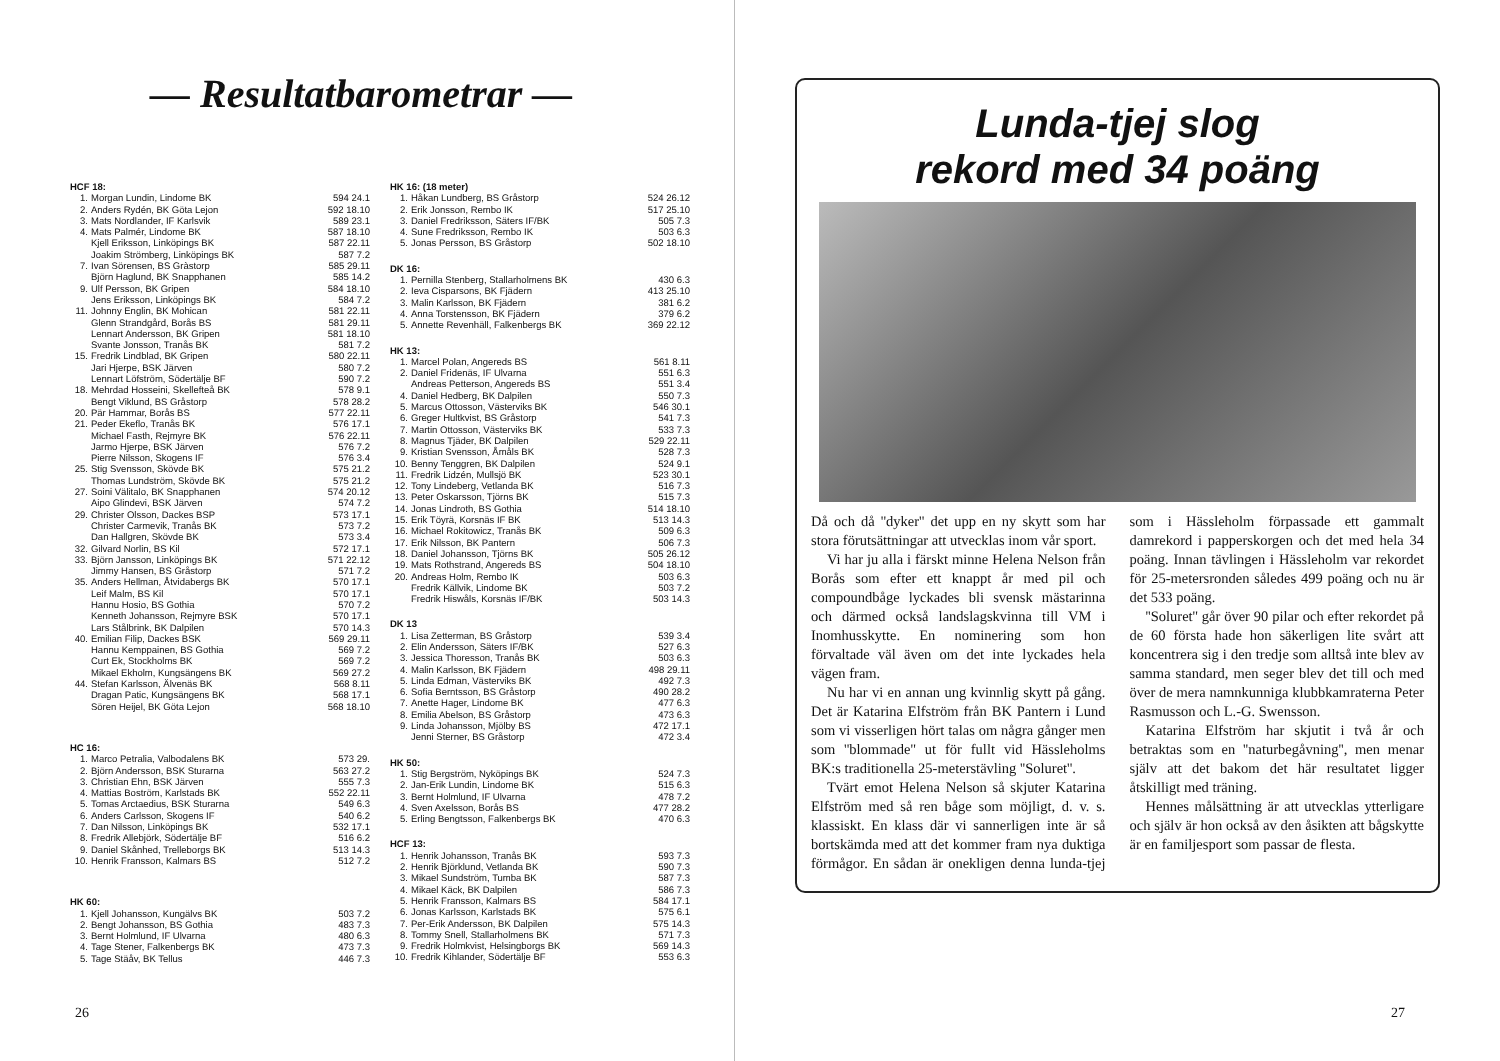— Resultatbarometrar —
HCF 18:
| 1. | Morgan Lundin, Lindome BK | 594 24.1 |
| 2. | Anders Rydén, BK Göta Lejon | 592 18.10 |
| 3. | Mats Nordlander, IF Karlsvik | 589 23.1 |
| 4. | Mats Palmér, Lindome BK | 587 18.10 |
| | Kjell Eriksson, Linköpings BK | 587 22.11 |
| | Joakim Strömberg, Linköpings BK | 587 7.2 |
| 7. | Ivan Sörensen, BS Gràstorp | 585 29.11 |
| | Björn Haglund, BK Snapphanen | 585 14.2 |
| 9. | Ulf Persson, BK Gripen | 584 18.10 |
| | Jens Eriksson, Linköpings BK | 584 7.2 |
| 11. | Johnny Englin, BK Mohican | 581 22.11 |
| | Glenn Strandgård, Borås BS | 581 29.11 |
| | Lennart Andersson, BK Gripen | 581 18.10 |
| | Svante Jonsson, Tranås BK | 581 7.2 |
| 15. | Fredrik Lindblad, BK Gripen | 580 22.11 |
| | Jari Hjerpe, BSK Järven | 580 7.2 |
| | Lennart Löfström, Södertälje BF | 590 7.2 |
| 18. | Mehrdad Hosseini, Skellefteå BK | 578 9.1 |
| | Bengt Viklund, BS Gråstorp | 578 28.2 |
| 20. | Pär Hammar, Borås BS | 577 22.11 |
| 21. | Peder Ekeflo, Tranås BK | 576 17.1 |
| | Michael Fasth, Rejmyre BK | 576 22.11 |
| | Jarmo Hjerpe, BSK Järven | 576 7.2 |
| | Pierre Nilsson, Skogens IF | 576 3.4 |
| 25. | Stig Svensson, Skövde BK | 575 21.2 |
| | Thomas Lundström, Skövde BK | 575 21.2 |
| 27. | Soini Välitalo, BK Snapphanen | 574 20.12 |
| | Aipo Glindevi, BSK Järven | 574 7.2 |
| 29. | Christer Olsson, Dackes BSP | 573 17.1 |
| | Christer Carmevik, Tranås BK | 573 7.2 |
| | Dan Hallgren, Skövde BK | 573 3.4 |
| 32. | Gilvard Norlin, BS Kil | 572 17.1 |
| 33. | Björn Jansson, Linköpings BK | 571 22.12 |
| | Jimmy Hansen, BS Gråstorp | 571 7.2 |
| 35. | Anders Hellman, Åtvidabergs BK | 570 17.1 |
| | Leif Malm, BS Kil | 570 17.1 |
| | Hannu Hosio, BS Gothia | 570 7.2 |
| | Kenneth Johansson, Rejmyre BSK | 570 17.1 |
| | Lars Stålbrink, BK Dalpilen | 570 14.3 |
| 40. | Emilian Filip, Dackes BSK | 569 29.11 |
| | Hannu Kemppainen, BS Gothia | 569 7.2 |
| | Curt Ek, Stockholms BK | 569 7.2 |
| | Mikael Ekholm, Kungsängens BK | 569 27.2 |
| 44. | Stefan Karlsson, Älvenäs BK | 568 8.11 |
| | Dragan Patic, Kungsängens BK | 568 17.1 |
| | Sören Heijel, BK Göta Lejon | 568 18.10 |
HC 16:
| 1. | Marco Petralia, Valbodalens BK | 573 29. |
| 2. | Björn Andersson, BSK Sturarna | 563 27.2 |
| 3. | Christian Ehn, BSK Järven | 555 7.3 |
| 4. | Mattias Boström, Karlstads BK | 552 22.11 |
| 5. | Tomas Arctaedius, BSK Sturarna | 549 6.3 |
| 6. | Anders Carlsson, Skogens IF | 540 6.2 |
| 7. | Dan Nilsson, Linköpings BK | 532 17.1 |
| 8. | Fredrik Allebjörk, Södertälje BF | 516 6.2 |
| 9. | Daniel Skånhed, Trelleborgs BK | 513 14.3 |
| 10. | Henrik Fransson, Kalmars BS | 512 7.2 |
HK 60:
| 1. | Kjell Johansson, Kungälvs BK | 503 7.2 |
| 2. | Bengt Johansson, BS Gothia | 483 7.3 |
| 3. | Bernt Holmlund, IF Ulvarna | 480 6.3 |
| 4. | Tage Stener, Falkenbergs BK | 473 7.3 |
| 5. | Tage Stäåv, BK Tellus | 446 7.3 |
HK 16: (18 meter)
| 1. | Håkan Lundberg, BS Gråstorp | 524 26.12 |
| 2. | Erik Jonsson, Rembo IK | 517 25.10 |
| 3. | Daniel Fredriksson, Säters IF/BK | 505 7.3 |
| 4. | Sune Fredriksson, Rembo IK | 503 6.3 |
| 5. | Jonas Persson, BS Gråstorp | 502 18.10 |
DK 16:
| 1. | Pernilla Stenberg, Stallarholmens BK | 430 6.3 |
| 2. | Ieva Cisparsons, BK Fjädern | 413 25.10 |
| 3. | Malin Karlsson, BK Fjädern | 381 6.2 |
| 4. | Anna Torstensson, BK Fjädern | 379 6.2 |
| 5. | Annette Revenhäll, Falkenbergs BK | 369 22.12 |
HK 13:
| 1. | Marcel Polan, Angereds BS | 561 8.11 |
| 2. | Daniel Fridenäs, IF Ulvarna | 551 6.3 |
| | Andreas Petterson, Angereds BS | 551 3.4 |
| 4. | Daniel Hedberg, BK Dalpilen | 550 7.3 |
| 5. | Marcus Ottosson, Västerviks BK | 546 30.1 |
| 6. | Greger Hultkvist, BS Gråstorp | 541 7.3 |
| 7. | Martin Ottosson, Västerviks BK | 533 7.3 |
| 8. | Magnus Tjäder, BK Dalpilen | 529 22.11 |
| 9. | Kristian Svensson, Åmåls BK | 528 7.3 |
| 10. | Benny Tenggren, BK Dalpilen | 524 9.1 |
| 11. | Fredrik Lidzén, Mullsjö BK | 523 30.1 |
| 12. | Tony Lindeberg, Vetlanda BK | 516 7.3 |
| 13. | Peter Oskarsson, Tjörns BK | 515 7.3 |
| 14. | Jonas Lindroth, BS Gothia | 514 18.10 |
| 15. | Erik Töyrä, Korsnäs IF BK | 513 14.3 |
| 16. | Michael Rokitowicz, Tranås BK | 509 6.3 |
| 17. | Erik Nilsson, BK Pantern | 506 7.3 |
| 18. | Daniel Johansson, Tjörns BK | 505 26.12 |
| 19. | Mats Rothstrand, Angereds BS | 504 18.10 |
| 20. | Andreas Holm, Rembo IK | 503 6.3 |
| | Fredrik Källvik, Lindome BK | 503 7.2 |
| | Fredrik Hiswåls, Korsnäs IF/BK | 503 14.3 |
DK 13
| 1. | Lisa Zetterman, BS Gråstorp | 539 3.4 |
| 2. | Elin Andersson, Säters IF/BK | 527 6.3 |
| 3. | Jessica Thoresson, Tranås BK | 503 6.3 |
| 4. | Malin Karlsson, BK Fjädern | 498 29.11 |
| 5. | Linda Edman, Västerviks BK | 492 7.3 |
| 6. | Sofia Berntsson, BS Gråstorp | 490 28.2 |
| 7. | Anette Hager, Lindome BK | 477 6.3 |
| 8. | Emilia Abelson, BS Gråstorp | 473 6.3 |
| 9. | Linda Johansson, Mjölby BS | 472 17.1 |
| | Jenni Sterner, BS Gråstorp | 472 3.4 |
HK 50:
| 1. | Stig Bergström, Nyköpings BK | 524 7.3 |
| 2. | Jan-Erik Lundin, Lindome BK | 515 6.3 |
| 3. | Bernt Holmlund, IF Ulvarna | 478 7.2 |
| 4. | Sven Axelsson, Borås BS | 477 28.2 |
| 5. | Erling Bengtsson, Falkenbergs BK | 470 6.3 |
HCF 13:
| 1. | Henrik Johansson, Tranås BK | 593 7.3 |
| 2. | Henrik Björklund, Vetlanda BK | 590 7.3 |
| 3. | Mikael Sundström, Tumba BK | 587 7.3 |
| 4. | Mikael Käck, BK Dalpilen | 586 7.3 |
| 5. | Henrik Fransson, Kalmars BS | 584 17.1 |
| 6. | Jonas Karlsson, Karlstads BK | 575 6.1 |
| 7. | Per-Erik Andersson, BK Dalpilen | 575 14.3 |
| 8. | Tommy Snell, Stallarholmens BK | 571 7.3 |
| 9. | Fredrik Holmkvist, Helsingborgs BK | 569 14.3 |
| 10. | Fredrik Kihlander, Södertälje BF | 553 6.3 |
26
Lunda-tjej slog
rekord med 34 poäng
Då och då ''dyker'' det upp en ny skytt som har stora förutsättningar att utvecklas inom vår sport.
Vi har ju alla i färskt minne Helena Nelson från Borås som efter ett knappt år med pil och compoundbåge lyckades bli svensk mästarinna och därmed också landslagskvinna till VM i Inomhusskytte. En nominering som hon förvaltade väl även om det inte lyckades hela vägen fram.
Nu har vi en annan ung kvinnlig skytt på gång. Det är Katarina Elfström från BK Pantern i Lund som vi visserligen hört talas om några gånger men som ''blommade'' ut för fullt vid Hässleholms BK:s traditionella 25-meterstävling ''Soluret''.
Tvärt emot Helena Nelson så skjuter Katarina Elfström med så ren båge som möjligt, d. v. s. klassiskt. En klass där vi sannerligen inte är så bortskämda med att det kommer fram nya duktiga förmågor. En sådan är onekligen denna lunda-tjej som i Hässleholm förpassade ett gammalt damrekord i papperskorgen och det med hela 34 poäng. Innan tävlingen i Hässleholm var rekordet för 25-metersronden således 499 poäng och nu är det 533 poäng.
''Soluret'' går över 90 pilar och efter rekordet på de 60 första hade hon säkerligen lite svårt att koncentrera sig i den tredje som alltså inte blev av samma standard, men seger blev det till och med över de mera namnkunniga klubbkamraterna Peter Rasmusson och L.-G. Swensson.
Katarina Elfström har skjutit i två år och betraktas som en ''naturbegåvning'', men menar själv att det bakom det här resultatet ligger åtskilligt med träning.
Hennes målsättning är att utvecklas ytterligare och själv är hon också av den åsikten att bågskytte är en familjesport som passar de flesta.
27